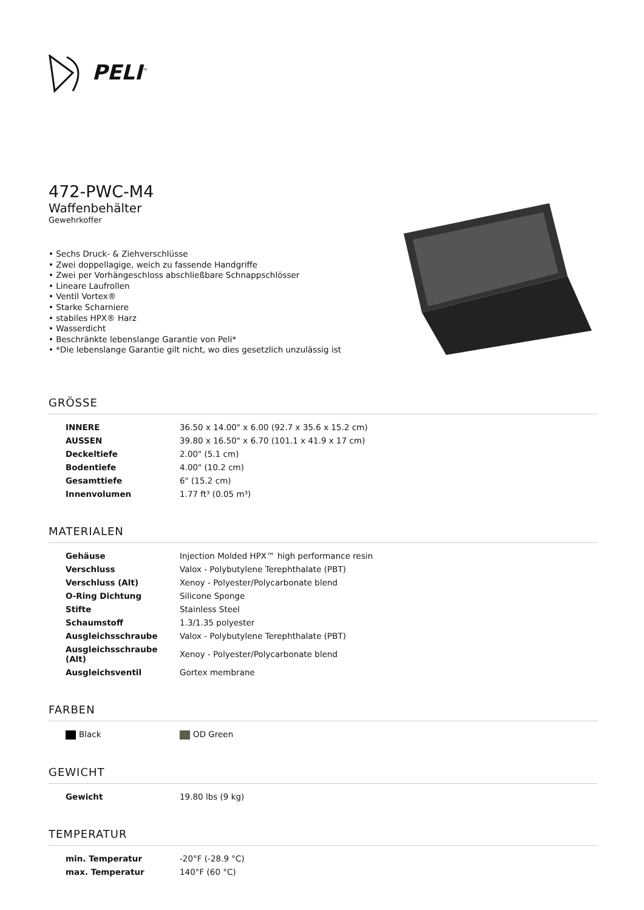PELI<sup>™</sup>
472-PWC-M4
Waffenbehälter
Gewehrkoffer
• Sechs Druck- & Ziehverschlüsse
• Zwei doppellagige, weich zu fassende Handgriffe
• Zwei per Vorhängeschloss abschließbare Schnappschlösser
• Lineare Laufrollen
• Ventil Vortex®
• Starke Scharniere
• stabiles HPX® Harz
• Wasserdicht
• Beschränkte lebenslange Garantie von Peli*
• *Die lebenslange Garantie gilt nicht, wo dies gesetzlich unzulässig ist
GRÖSSE
| INNERE | 36.50 x 14.00" x 6.00 (92.7 x 35.6 x 15.2 cm) |
| AUSSEN | 39.80 x 16.50" x 6.70 (101.1 x 41.9 x 17 cm) |
| Deckeltiefe | 2.00" (5.1 cm) |
| Bodentiefe | 4.00" (10.2 cm) |
| Gesamttiefe | 6" (15.2 cm) |
| Innenvolumen | 1.77 ft³ (0.05 m³) |
MATERIALEN
| Gehäuse | Injection Molded HPX™ high performance resin |
| Verschluss | Valox - Polybutylene Terephthalate (PBT) |
| Verschluss (Alt) | Xenoy - Polyester/Polycarbonate blend |
| O-Ring Dichtung | Silicone Sponge |
| Stifte | Stainless Steel |
| Schaumstoff | 1.3/1.35 polyester |
| Ausgleichsschraube | Valox - Polybutylene Terephthalate (PBT) |
| Ausgleichsschraube (Alt) | Xenoy - Polyester/Polycarbonate blend |
| Ausgleichsventil | Gortex membrane |
FARBEN
| Black | OD Green |
GEWICHT
| Gewicht | 19.80 lbs (9 kg) |
TEMPERATUR
| min. Temperatur | -20°F (-28.9 °C) |
| max. Temperatur | 140°F (60 °C) |